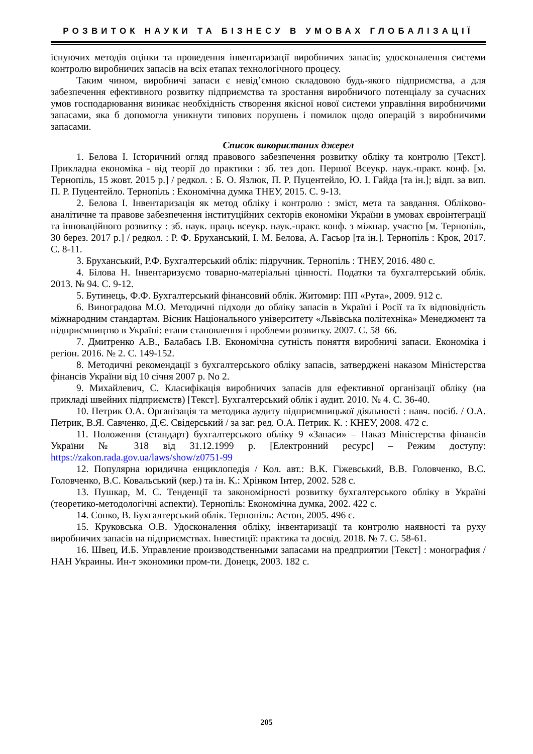РОЗВИТОК НАУКИ ТА БІЗНЕСУ В УМОВАХ ГЛОБАЛІЗАЦІЇ
існуючих методів оцінки та проведення інвентаризації виробничих запасів; удосконалення системи контролю виробничих запасів на всіх етапах технологічного процесу.
Таким чином, виробничі запаси є невід’ємною складовою будь-якого підприємства, а для забезпечення ефективного розвитку підприємства та зростання виробничого потенціалу за сучасних умов господарювання виникає необхідність створення якісної нової системи управління виробничими запасами, яка б допомогла уникнути типових порушень і помилок щодо операцій з виробничими запасами.
Список використаних джерел
1. Белова І. Історичний огляд правового забезпечення розвитку обліку та контролю [Текст]. Прикладна економіка - від теорії до практики : зб. тез доп. Першої Всеукр. наук.-практ. конф. [м. Тернопіль, 15 жовт. 2015 р.] / редкол. : Б. О. Язлюк, П. Р. Пуцентейло, Ю. І. Гайда [та ін.]; відп. за вип. П. Р. Пуцентейло. Тернопіль : Економічна думка ТНЕУ, 2015. С. 9-13.
2. Белова І. Інвентаризація як метод обліку і контролю : зміст, мета та завдання. Обліково-аналітичне та правове забезпечення інституційних секторів економіки України в умовах євроінтеграції та інноваційного розвитку : зб. наук. праць всеукр. наук.-практ. конф. з міжнар. участю [м. Тернопіль, 30 берез. 2017 р.] / редкол. : Р. Ф. Бруханський, І. М. Белова, А. Гасьор [та ін.]. Тернопіль : Крок, 2017. С. 8-11.
3. Бруханський, Р.Ф. Бухгалтерський облік: підручник. Тернопіль : ТНЕУ, 2016. 480 с.
4. Білова Н. Інвентаризуємо товарно-матеріальні цінності. Податки та бухгалтерський облік. 2013. № 94. С. 9-12.
5. Бутинець, Ф.Ф. Бухгалтерський фінансовий облік. Житомир: ПП «Рута», 2009. 912 с.
6. Виноградова М.О. Методичні підходи до обліку запасів в Україні і Росії та їх відповідність міжнародним стандартам. Вісник Національного університету «Львівська політехніка» Менеджмент та підприємництво в Україні: етапи становлення і проблеми розвитку. 2007. С. 58–66.
7. Дмитренко А.В., Балабась І.В. Економічна сутність поняття виробничі запаси. Економіка і регіон. 2016. № 2. С. 149-152.
8. Методичні рекомендації з бухгалтерського обліку запасів, затверджені наказом Міністерства фінансів України від 10 січня 2007 р. No 2.
9. Михайлевич, С. Класифікація виробничих запасів для ефективної організації обліку (на прикладі швейних підприємств) [Текст]. Бухгалтерський облік і аудит. 2010. № 4. С. 36-40.
10. Петрик О.А. Організація та методика аудиту підприємницької діяльності : навч. посіб. / О.А. Петрик, В.Я. Савченко, Д.Є. Свідерський / за заг. ред. О.А. Петрик. К. : КНЕУ, 2008. 472 с.
11. Положення (стандарт) бухгалтерського обліку 9 «Запаси» – Наказ Міністерства фінансів України № 318 від 31.12.1999 р. [Електронний ресурс] – Режим доступу: https://zakon.rada.gov.ua/laws/show/z0751-99
12. Популярна юридична енциклопедія / Кол. авт.: В.К. Гіжевський, В.В. Головченко, В.С. Головченко, В.С. Ковальський (кер.) та ін. К.: Хрінком Інтер, 2002. 528 с.
13. Пушкар, М. С. Тенденції та закономірності розвитку бухгалтерського обліку в Україні (теоретико-методологічні аспекти). Тернопіль: Економічна думка, 2002. 422 с.
14. Сопко, В. Бухгалтерський облік. Тернопіль: Астон, 2005. 496 с.
15. Круковська О.В. Удосконалення обліку, інвентаризації та контролю наявності та руху виробничих запасів на підприємствах. Інвестиції: практика та досвід. 2018. № 7. С. 58-61.
16. Швец, И.Б. Управление производственными запасами на предприятии [Текст] : монография / НАН Украины. Ин-т экономики пром-ти. Донецк, 2003. 182 с.
205